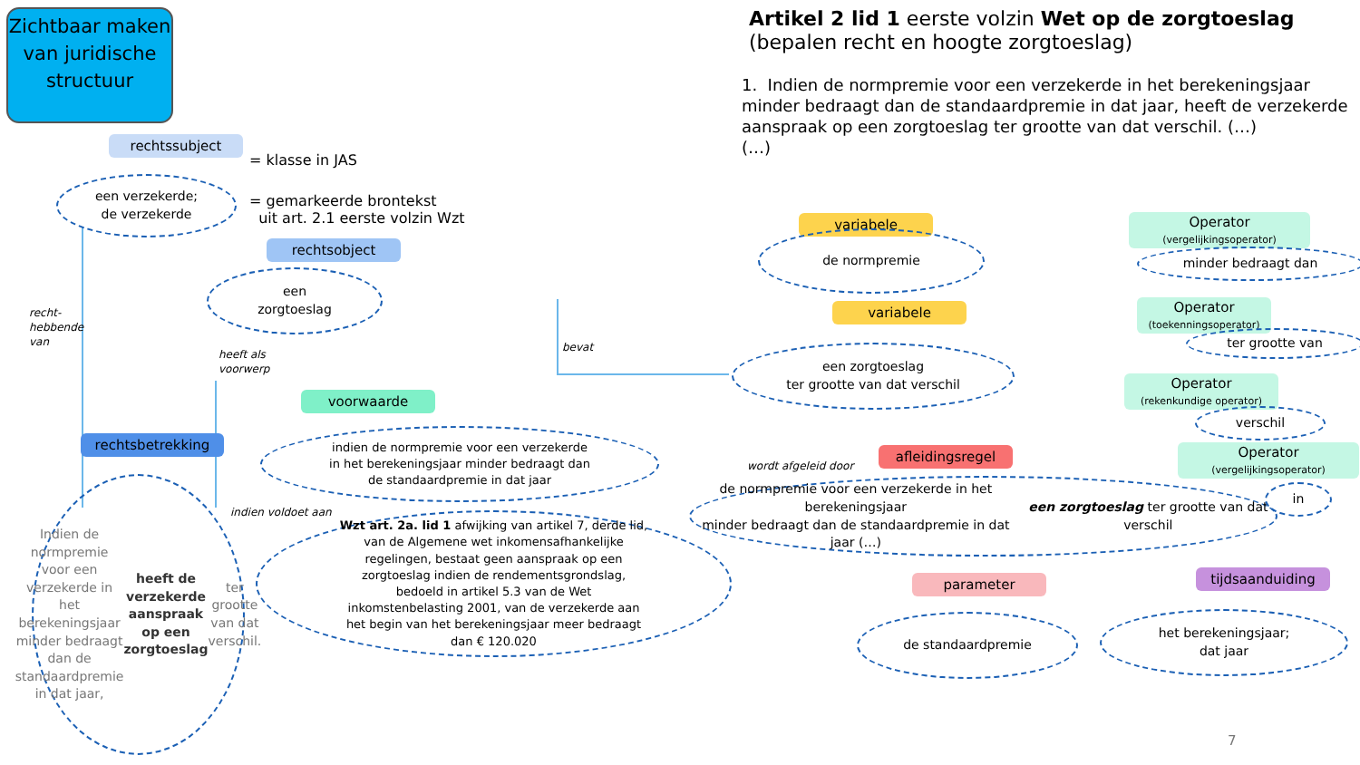Zichtbaar maken van juridische structuur
Artikel 2 lid 1 eerste volzin Wet op de zorgtoeslag
(bepalen recht en hoogte zorgtoeslag)
1. Indien de normpremie voor een verzekerde in het berekeningsjaar minder bedraagt dan de standaardpremie in dat jaar, heeft de verzekerde aanspraak op een zorgtoeslag ter grootte van dat verschil. (…)
(…)
rechtssubject
= klasse in JAS
een verzekerde;
de verzekerde
= gemarkeerde brontekst
uit art. 2.1 eerste volzin Wzt
rechtsobject
een
zorgtoeslag
recht-
hebbende
van
heeft als
voorwerp
bevat
voorwaarde
rechtsbetrekking
indien de normpremie voor een verzekerde
in het berekeningsjaar minder bedraagt dan
de standaardpremie in dat jaar
indien voldoet aan
Indien de normpremie voor een verzekerde in het berekeningsjaar minder bedraagt dan de standaardpremie in dat jaar, heeft de verzekerde aanspraak op een zorgtoeslag ter grootte van dat verschil.
Wzt art. 2a. lid 1 afwijking van artikel 7, derde lid, van de Algemene wet inkomensafhankelijke regelingen, bestaat geen aanspraak op een zorgtoeslag indien de rendementsgrondslag, bedoeld in artikel 5.3 van de Wet inkomstenbelasting 2001, van de verzekerde aan het begin van het berekeningsjaar meer bedraagt dan € 120.020
variabele
de normpremie
variabele
een zorgtoeslag
ter grootte van dat verschil
wordt afgeleid door
afleidingsregel
de normpremie voor een verzekerde in het berekeningsjaar
minder bedraagt dan de standaardpremie in dat jaar (…)
een zorgtoeslag ter grootte van dat verschil
parameter
de standaardpremie
tijdsaanduiding
het berekeningsjaar;
dat jaar
Operator
(vergelijkingsoperator)
minder bedraagt dan
Operator
(toekenningsoperator)
ter grootte van
Operator
(rekenkundige operator)
verschil
Operator
(vergelijkingsoperator)
in
7